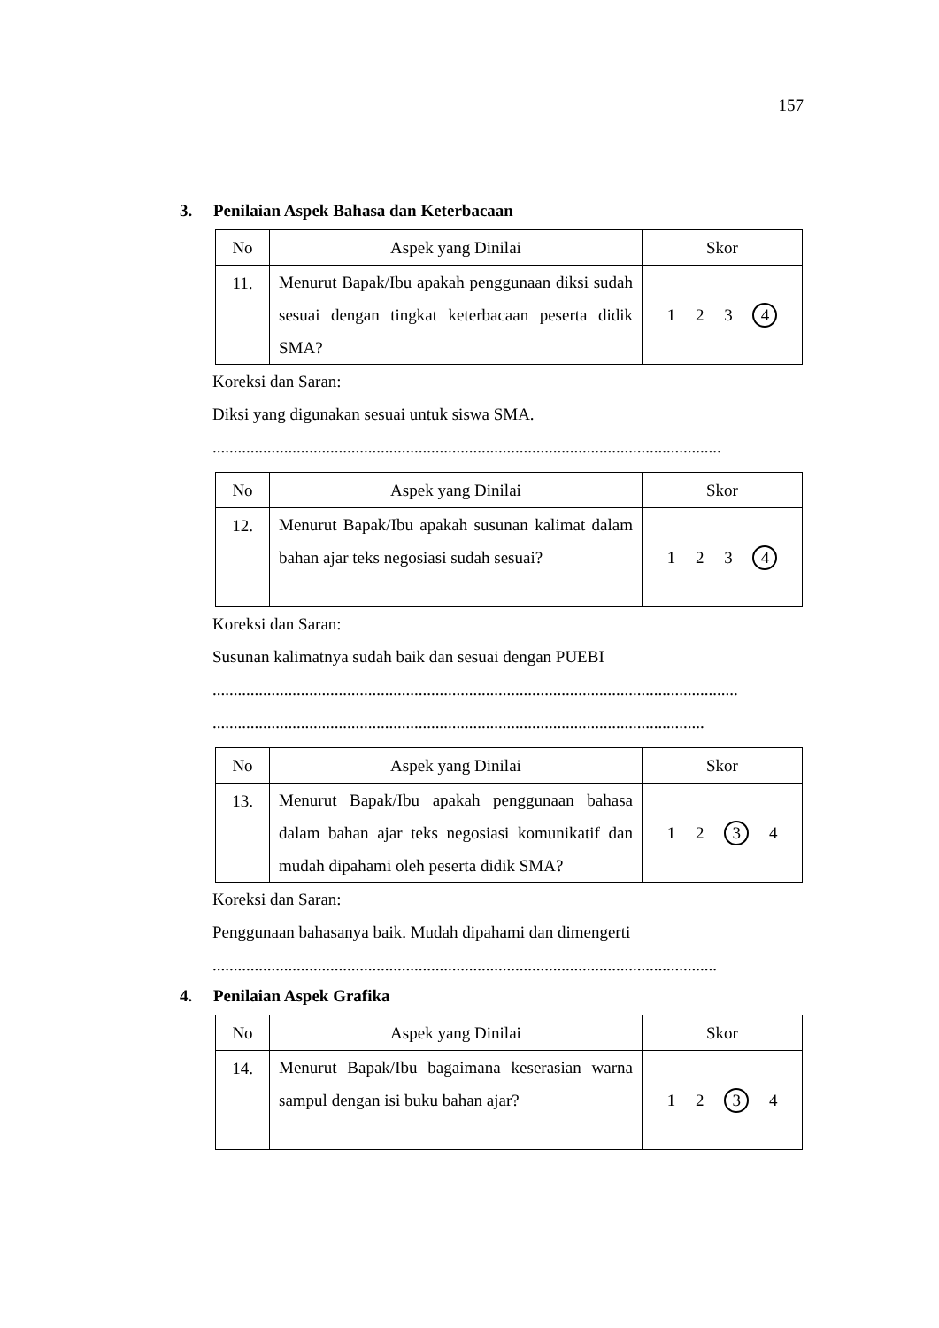157
3. Penilaian Aspek Bahasa dan Keterbacaan
| No | Aspek yang Dinilai | Skor |
| --- | --- | --- |
| 11. | Menurut Bapak/Ibu apakah penggunaan diksi sudah sesuai dengan tingkat keterbacaan peserta didik SMA? | 1 2 3 4 |
Koreksi dan Saran:
Diksi yang digunakan sesuai untuk siswa SMA.
.........................................................................................................................
| No | Aspek yang Dinilai | Skor |
| --- | --- | --- |
| 12. | Menurut Bapak/Ibu apakah susunan kalimat dalam bahan ajar teks negosiasi sudah sesuai? | 1 2 3 4 |
Koreksi dan Saran:
Susunan kalimatnya sudah baik dan sesuai dengan PUEBI
.............................................................................................................................
.....................................................................................................................
| No | Aspek yang Dinilai | Skor |
| --- | --- | --- |
| 13. | Menurut Bapak/Ibu apakah penggunaan bahasa dalam bahan ajar teks negosiasi komunikatif dan mudah dipahami oleh peserta didik SMA? | 1 2 3 4 |
Koreksi dan Saran:
Penggunaan bahasanya baik. Mudah dipahami dan dimengerti
........................................................................................................................
4. Penilaian Aspek Grafika
| No | Aspek yang Dinilai | Skor |
| --- | --- | --- |
| 14. | Menurut Bapak/Ibu bagaimana keserasian warna sampul dengan isi buku bahan ajar? | 1 2 3 4 |